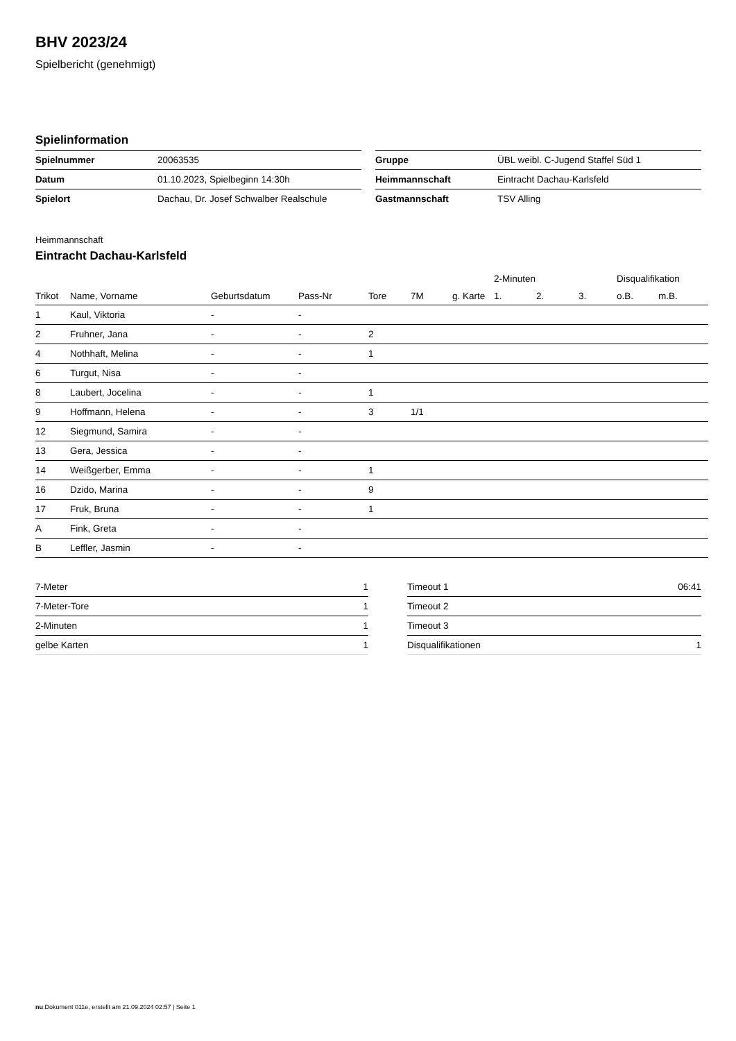BHV 2023/24
Spielbericht (genehmigt)
Spielinformation
| Spielnummer | 20063535 |
| Datum | 01.10.2023, Spielbeginn 14:30h |
| Spielort | Dachau, Dr. Josef Schwalber Realschule |
| Gruppe | ÜBL weibl. C-Jugend Staffel Süd 1 |
| Heimmannschaft | Eintracht Dachau-Karlsfeld |
| Gastmannschaft | TSV Alling |
Heimmannschaft
Eintracht Dachau-Karlsfeld
| | | | | | | | 2-Minuten | | | Disqualifikation | |
| --- | --- | --- | --- | --- | --- | --- | --- | --- | --- | --- | --- |
| Trikot | Name, Vorname | Geburtsdatum | Pass-Nr | Tore | 7M | g. Karte | 1. | 2. | 3. | o.B. | m.B. |
| 1 | Kaul, Viktoria | - | - | | | | | | | | |
| 2 | Fruhner, Jana | - | - | 2 | | | | | | | |
| 4 | Nothhaft, Melina | - | - | 1 | | | | | | | |
| 6 | Turgut, Nisa | - | - | | | | | | | | |
| 8 | Laubert, Jocelina | - | - | 1 | | | | | | | |
| 9 | Hoffmann, Helena | - | - | 3 | 1/1 | | | | | | |
| 12 | Siegmund, Samira | - | - | | | | | | | | |
| 13 | Gera, Jessica | - | - | | | | | | | | |
| 14 | Weißgerber, Emma | - | - | 1 | | | | | | | |
| 16 | Dzido, Marina | - | - | 9 | | | | | | | |
| 17 | Fruk, Bruna | - | - | 1 | | | | | | | |
| A | Fink, Greta | - | - | | | | | | | | |
| B | Leffler, Jasmin | - | - | | | | | | | | |
| 7-Meter | 1 |
| 7-Meter-Tore | 1 |
| 2-Minuten | 1 |
| gelbe Karten | 1 |
| Timeout 1 | 06:41 |
| Timeout 2 | |
| Timeout 3 | |
| Disqualifikationen | 1 |
nu.Dokument 011e, erstellt am 21.09.2024 02:57 | Seite 1